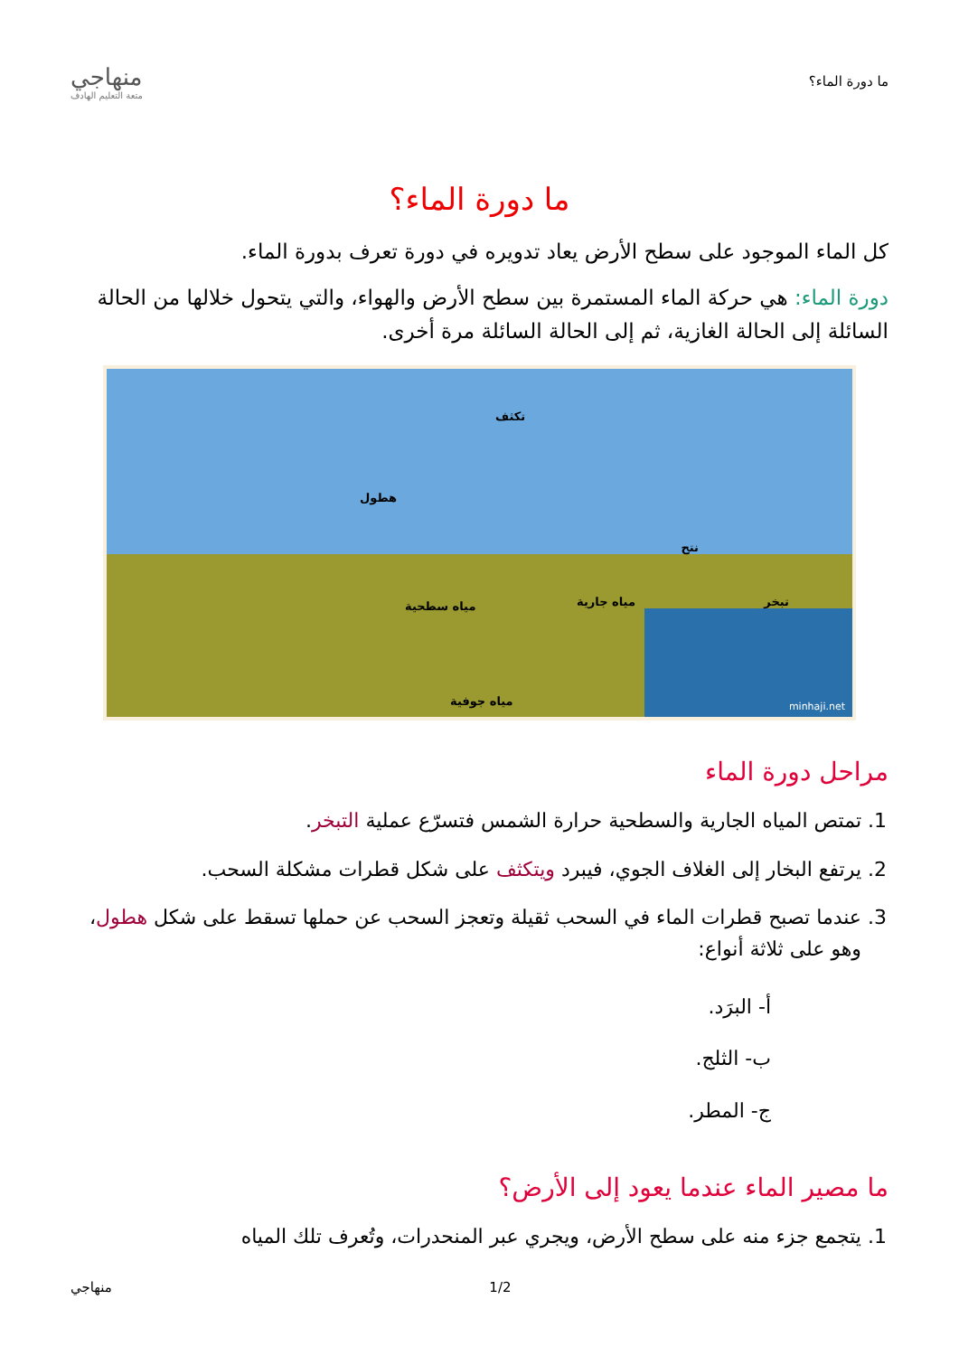ما دورة الماء؟
منهاجي
متعة التعليم الهادف
ما دورة الماء؟
كل الماء الموجود على سطح الأرض يعاد تدويره في دورة تعرف بدورة الماء.
دورة الماء: هي حركة الماء المستمرة بين سطح الأرض والهواء، والتي يتحول خلالها من الحالة السائلة إلى الحالة الغازية، ثم إلى الحالة السائلة مرة أخرى.
تكثف
هطول
نتح
تبخر مياه سطحية مياه جارية
مياه جوفية minhaji.net
مراحل دورة الماء
1. تمتص المياه الجارية والسطحية حرارة الشمس فتسرّع عملية التبخر.
2. يرتفع البخار إلى الغلاف الجوي، فيبرد ويتكثف على شكل قطرات مشكلة السحب.
3. عندما تصبح قطرات الماء في السحب ثقيلة وتعجز السحب عن حملها تسقط على شكل هطول، وهو على ثلاثة أنواع:
أ- البرَد.
ب- الثلج.
ج- المطر.
ما مصير الماء عندما يعود إلى الأرض؟
1. يتجمع جزء منه على سطح الأرض، ويجري عبر المنحدرات، وتُعرف تلك المياه
1/2 منهاجي